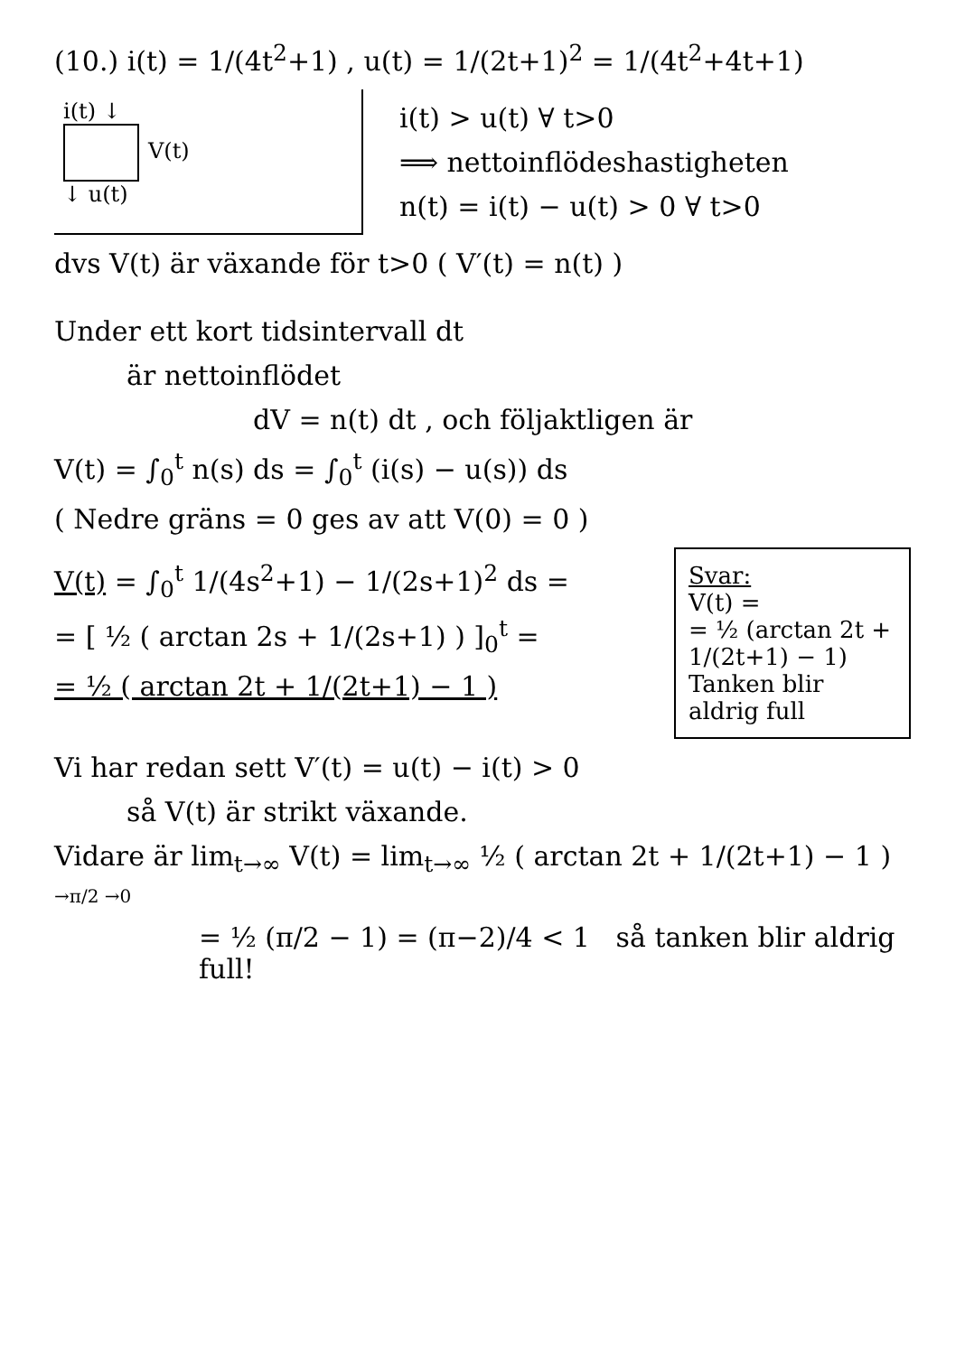(10.) i(t) = 1/(4t<sup>2</sup>+1) , u(t) = 1/(2t+1)<sup>2</sup> = 1/(4t<sup>2</sup>+4t+1)
i(t) ↓
V(t)
↓ u(t)
i(t) > u(t) ∀ t>0
⟹ nettoinflödeshastigheten
n(t) = i(t) − u(t) > 0 ∀ t>0
dvs V(t) är växande för t>0 ( V′(t) = n(t) )
Under ett kort tidsintervall dt
är nettoinflödet
dV = n(t) dt , och följaktligen är
V(t) = ∫<sub>0</sub><sup>t</sup> n(s) ds = ∫<sub>0</sub><sup>t</sup> (i(s) − u(s)) ds
( Nedre gräns = 0 ges av att V(0) = 0 )
V(t) = ∫<sub>0</sub><sup>t</sup> 1/(4s<sup>2</sup>+1) − 1/(2s+1)<sup>2</sup> ds =
= [ ½ ( arctan 2s + 1/(2s+1) ) ]<sub>0</sub><sup>t</sup> =
= ½ ( arctan 2t + 1/(2t+1) − 1 )
Svar:
V(t) =
= ½ (arctan 2t + 1/(2t+1) − 1)
Tanken blir aldrig full
Vi har redan sett V′(t) = u(t) − i(t) > 0
så V(t) är strikt växande.
Vidare är lim<sub>t→∞</sub> V(t) = lim<sub>t→∞</sub> ½ ( arctan 2t + 1/(2t+1) − 1 ) →π/2 →0
= ½ (π/2 − 1) = (π−2)/4 < 1 så tanken blir aldrig full!